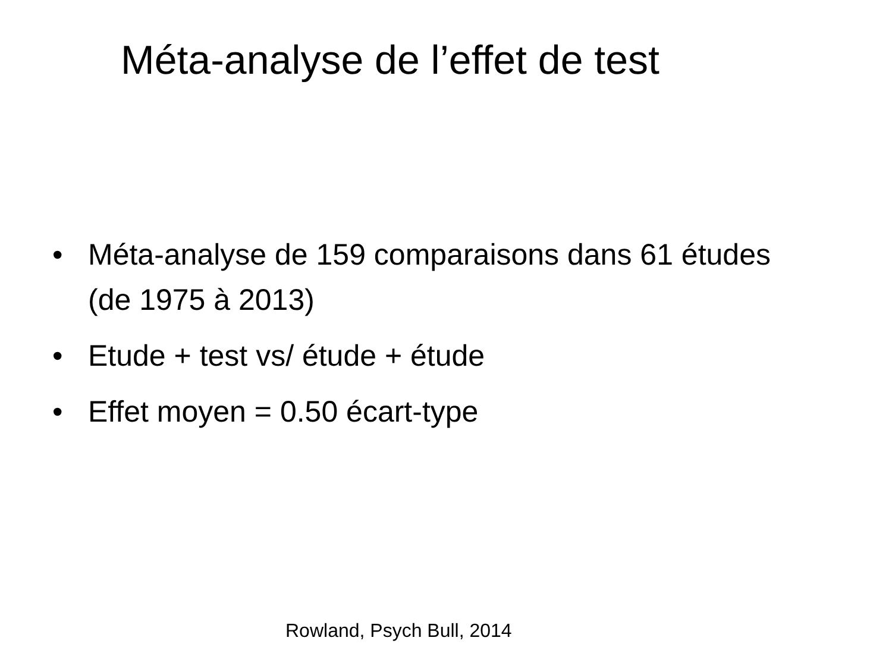Méta-analyse de l’effet de test
• Méta-analyse de 159 comparaisons dans 61 études (de 1975 à 2013)
• Etude + test vs/ étude + étude
• Effet moyen = 0.50 écart-type
Rowland, Psych Bull, 2014